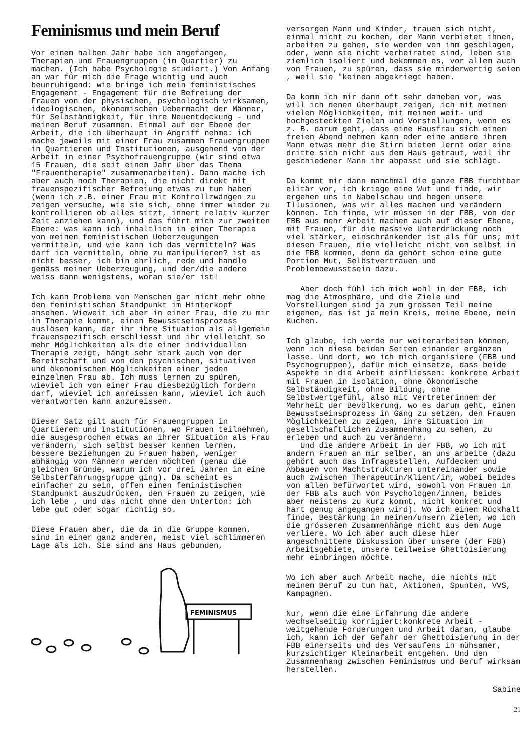Feminismus und mein Beruf
Vor einem halben Jahr habe ich angefangen, Therapien und Frauengruppen (im Quartier) zu machen. (Ich habe Psychologie studiert.) Von Anfang an war für mich die Frage wichtig und auch beunruhigend: wie bringe ich mein feministisches Engagement - Engagement für die Befreiung der Frauen von der physischen, psychologisch wirksamen, ideologischen, ökonomischen Uebermacht der Männer, für Selbständigkeit, für ihre Neuentdeckung - und meinen Beruf zusammen. Einmal auf der Ebene der Arbeit, die ich überhaupt in Angriff nehme: ich mache jeweils mit einer Frau zusammen Frauengruppen in Quartieren und Institutionen, ausgehend von der Arbeit in einer Psychofrauengruppe (wir sind etwa 15 Frauen, die seit einem Jahr über das Thema "Frauentherapie" zusammenarbeiten). Dann mache ich aber auch noch Therapien, die nicht direkt mit frauenspezifischer Befreiung etwas zu tun haben (wenn ich z.B. einer Frau mit Kontrollzwängen zu zeigen versuche, wie sie sich, ohne immer wieder zu kontrollieren ob alles sitzt, innert relativ kurzer Zeit anziehen kann), und das führt mich zur zweiten Ebene: was kann ich inhaltlich in einer Therapie von meinen feministischen Ueberzeugungen vermitteln, und wie kann ich das vermitteln? Was darf ich vermitteln, ohne zu manipulieren? ist es nicht besser, ich bin ehrlich, rede und handle gemäss meiner Ueberzeugung, und der/die andere weiss dann wenigstens, woran sie/er ist!
Ich kann Probleme von Menschen gar nicht mehr ohne den feministischen Standpunkt im Hinterkopf ansehen. Wieweit ich aber in einer Frau, die zu mir in Therapie kommt, einen Bewusstseinsprozess auslösen kann, der ihr ihre Situation als allgemein frauenspezifisch erschliesst und ihr vielleicht so mehr Möglichkeiten als die einer individuellen Therapie zeigt, hängt sehr stark auch von der Bereitschaft und von den psychischen, situativen und ökonomischen Möglichkeiten einer jeden einzelnen Frau ab. Ich muss lernen zu spüren, wieviel ich von einer Frau diesbezüglich fordern darf, wieviel ich anreissen kann, wieviel ich auch verantworten kann anzureissen.
Dieser Satz gilt auch für Frauengruppen in Quartieren und Institutionen, wo Frauen teilnehmen, die ausgesprochen etwas an ihrer Situation als Frau verändern, sich selbst besser kennen lernen, bessere Beziehungen zu Frauen haben, weniger abhängig von Männern werden möchten (genau die gleichen Gründe, warum ich vor drei Jahren in eine Selbsterfahrungsgruppe ging). Da scheint es einfacher zu sein, offen einen feministischen Standpunkt auszudrücken, den Frauen zu zeigen, wie ich lebe , und das nicht ohne den Unterton: ich lebe gut oder sogar richtig so.
Diese Frauen aber, die da in die Gruppe kommen, sind in einer ganz anderen, meist viel schlimmeren Lage als ich. Sie sind ans Haus gebunden,
FEMINISMUS
versorgen Mann und Kinder, trauen sich nicht, einmal nicht zu kochen, der Mann verbietet ihnen, arbeiten zu gehen, sie werden von ihm geschlagen, oder, wenn sie nicht verheiratet sind, leben sie ziemlich isoliert und bekommen es, vor allem auch von Frauen, zu spüren, dass sie minderwertig seien , weil sie "keinen abgekriegt haben.
Da komm ich mir dann oft sehr daneben vor, was will ich denen überhaupt zeigen, ich mit meinen vielen Möglichkeiten, mit meinen weit- und hochgesteckten Zielen und Vorstellungen, wenn es z. B. darum geht, dass eine Hausfrau sich einen freien Abend nehmen kann oder eine andere ihrem Mann etwas mehr die Stirn bieten lernt oder eine dritte sich nicht aus dem Haus getraut, weil ihr geschiedener Mann ihr abpasst und sie schlägt.
Da kommt mir dann manchmal die ganze FBB furchtbar elitär vor, ich kriege eine Wut und finde, wir ergehen uns in Nabelschau und hegen unsere Illusionen, was wir alles machen und verändern können. Ich finde, wir müssen in der FBB, von der FBB aus mehr Arbeit machen auch auf dieser Ebene, mit Frauen, für die massive Unterdrückung noch viel stärker, einschränkender ist als für uns; mit diesen Frauen, die vielleicht nicht von selbst in die FBB kommen, denn da gehört schon eine gute Portion Mut, Selbstvertrauen und Problembewusstsein dazu.
Aber doch fühl ich mich wohl in der FBB, ich mag die Atmosphäre, und die Ziele und Vorstellungen sind ja zum grossen Teil meine eigenen, das ist ja mein Kreis, meine Ebene, mein Kuchen.
Ich glaube, ich werde nur weiterarbeiten können, wenn ich diese beiden Seiten einander ergänzen lasse. Und dort, wo ich mich organisiere (FBB und Psychogruppen), dafür mich einsetze, dass beide Aspekte in die Arbeit einfliessen: konkrete Arbeit mit Frauen in Isolation, ohne ökonomische Selbständigkeit, ohne Bildung, ohne Selbstwertgefühl, also mit Vertreterinnen der Mehrheit der Bevölkerung, wo es darum geht, einen Bewusstseinsprozess in Gang zu setzen, den Frauen Möglichkeiten zu zeigen, ihre Situation im gesellschaftlichen Zusammenhang zu sehen, zu erleben und auch zu verändern.
Und die andere Arbeit in der FBB, wo ich mit andern Frauen an mir selber, an uns arbeite (dazu gehört auch das Infragestellen, Aufdecken und Abbauen von Machtstrukturen untereinander sowie auch zwischen Therapeutin/Klient/in, wobei beides von allen befürwortet wird, sowohl von Frauen in der FBB als auch von Psychologen/innen, beides aber meistens zu kurz kommt, nicht konkret und hart genug angegangen wird). Wo ich einen Rückhalt finde, Bestärkung in meinen/unsern Zielen, wo ich die grösseren Zusammenhänge nicht aus dem Auge verliere. Wo ich aber auch diese hier angeschnittene Diskussion über unsere (der FBB) Arbeitsgebiete, unsere teilweise Ghettoisierung mehr einbringen möchte.
Wo ich aber auch Arbeit mache, die nichts mit meinem Beruf zu tun hat, Aktionen, Spunten, VVS, Kampagnen.
Nur, wenn die eine Erfahrung die andere wechselseitig korrigiert:konkrete Arbeit - weitgehende Forderungen und Arbeit daran, glaube ich, kann ich der Gefahr der Ghettoisierung in der FBB einerseits und des Versaufens in mühsamer, kurzsichtiger Kleinarbeit entgehen. Und den Zusammenhang zwischen Feminismus und Beruf wirksam herstellen.
Sabine
21